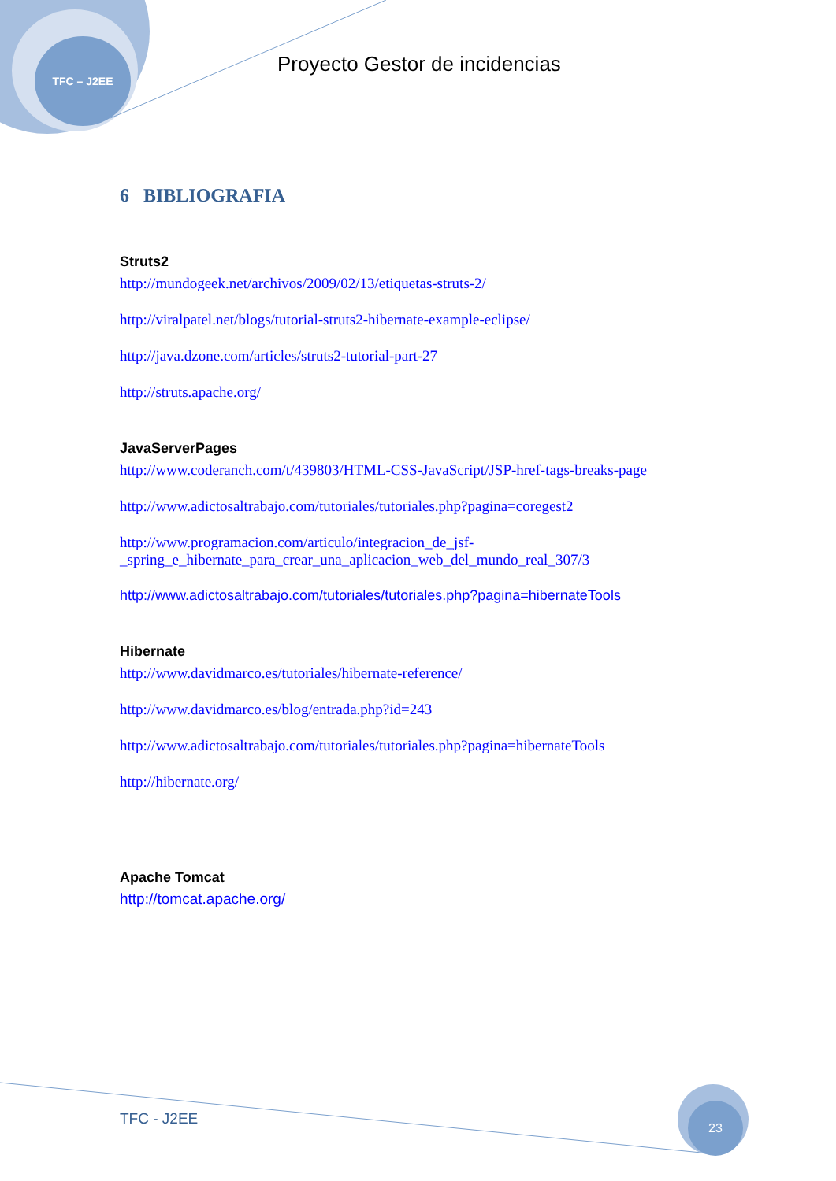TFC – J2EE
Proyecto Gestor de incidencias
6 BIBLIOGRAFIA
Struts2
http://mundogeek.net/archivos/2009/02/13/etiquetas-struts-2/
http://viralpatel.net/blogs/tutorial-struts2-hibernate-example-eclipse/
http://java.dzone.com/articles/struts2-tutorial-part-27
http://struts.apache.org/
JavaServerPages
http://www.coderanch.com/t/439803/HTML-CSS-JavaScript/JSP-href-tags-breaks-page
http://www.adictosaltrabajo.com/tutoriales/tutoriales.php?pagina=coregest2
http://www.programacion.com/articulo/integracion_de_jsf-
_spring_e_hibernate_para_crear_una_aplicacion_web_del_mundo_real_307/3
http://www.adictosaltrabajo.com/tutoriales/tutoriales.php?pagina=hibernateTools
Hibernate
http://www.davidmarco.es/tutoriales/hibernate-reference/
http://www.davidmarco.es/blog/entrada.php?id=243
http://www.adictosaltrabajo.com/tutoriales/tutoriales.php?pagina=hibernateTools
http://hibernate.org/
Apache Tomcat
http://tomcat.apache.org/
TFC - J2EE
23